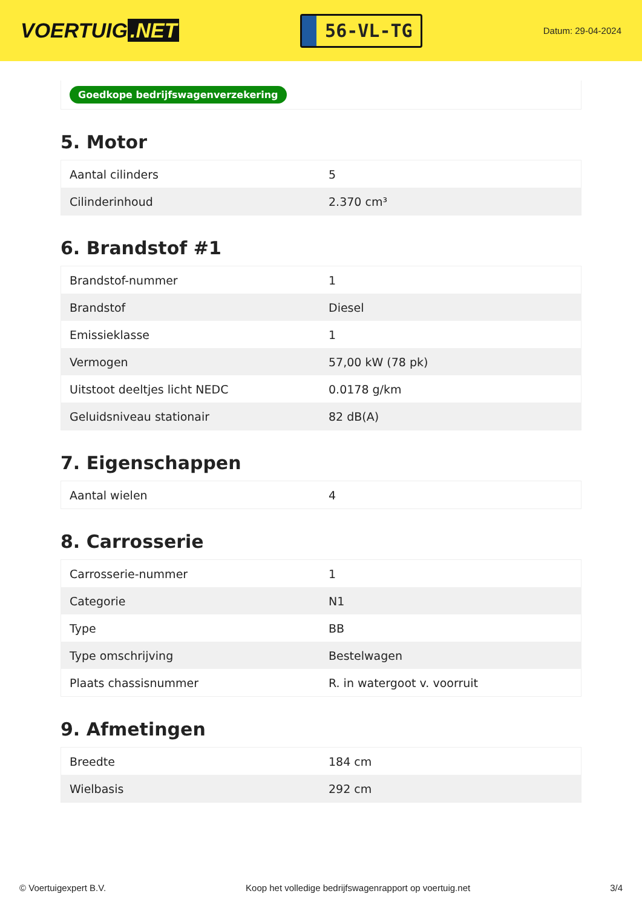VOERTUIG.NET
56-VL-TG
Datum: 29-04-2024
Goedkope bedrijfswagenverzekering
5. Motor
| Aantal cilinders | 5 |
| Cilinderinhoud | 2.370 cm³ |
6. Brandstof #1
| Brandstof-nummer | 1 |
| Brandstof | Diesel |
| Emissieklasse | 1 |
| Vermogen | 57,00 kW (78 pk) |
| Uitstoot deeltjes licht NEDC | 0.0178 g/km |
| Geluidsniveau stationair | 82 dB(A) |
7. Eigenschappen
| Aantal wielen | 4 |
8. Carrosserie
| Carrosserie-nummer | 1 |
| Categorie | N1 |
| Type | BB |
| Type omschrijving | Bestelwagen |
| Plaats chassisnummer | R. in watergoot v. voorruit |
9. Afmetingen
| Breedte | 184 cm |
| Wielbasis | 292 cm |
© Voertuigexpert B.V. Koop het volledige bedrijfswagenrapport op voertuig.net 3/4